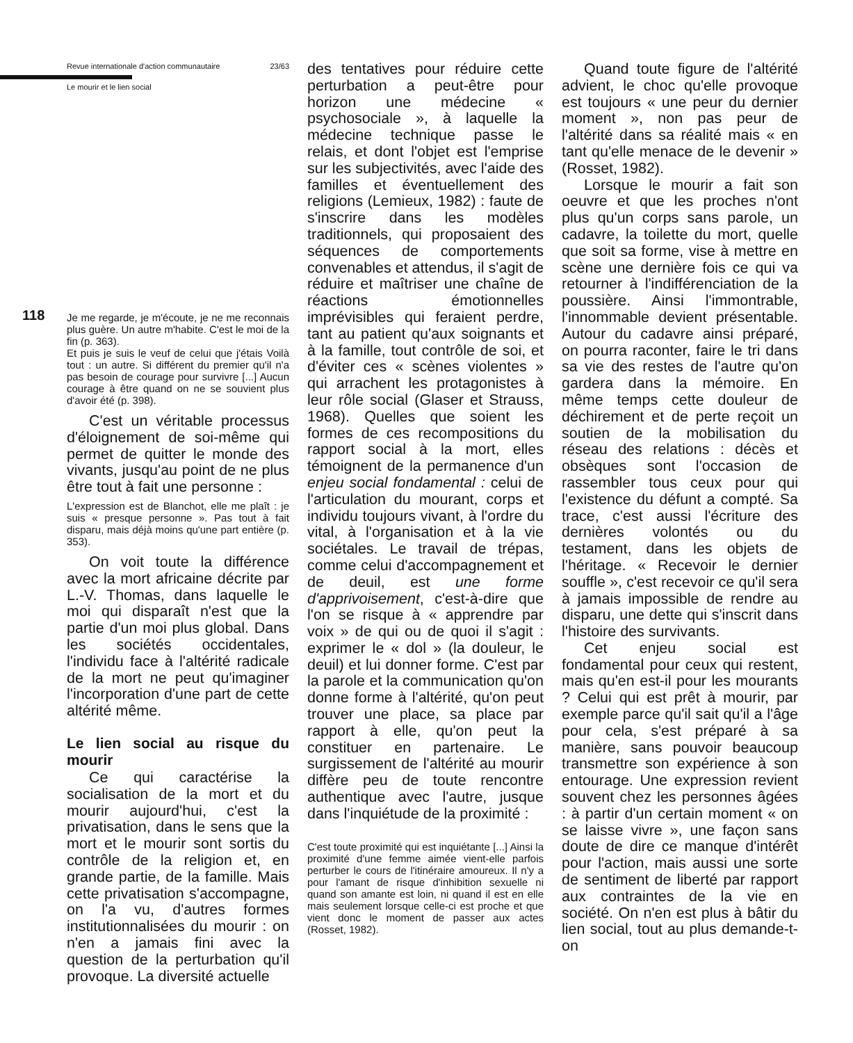Revue internationale d'action communautaire 23/63
Le mourir et le lien social
118
Je me regarde, je m'écoute, je ne me reconnais plus guère. Un autre m'habite. C'est le moi de la fin (p. 363).
Et puis je suis le veuf de celui que j'étais Voilà tout : un autre. Si différent du premier qu'il n'a pas besoin de courage pour survivre [...] Aucun courage à être quand on ne se souvient plus d'avoir été (p. 398).
C'est un véritable processus d'éloignement de soi-même qui permet de quitter le monde des vivants, jusqu'au point de ne plus être tout à fait une personne :
L'expression est de Blanchot, elle me plaît : je suis « presque personne ». Pas tout à fait disparu, mais déjà moins qu'une part entière (p. 353).
On voit toute la différence avec la mort africaine décrite par L.-V. Thomas, dans laquelle le moi qui disparaît n'est que la partie d'un moi plus global. Dans les sociétés occidentales, l'individu face à l'altérité radicale de la mort ne peut qu'imaginer l'incorporation d'une part de cette altérité même.
Le lien social au risque du mourir
Ce qui caractérise la socialisation de la mort et du mourir aujourd'hui, c'est la privatisation, dans le sens que la mort et le mourir sont sortis du contrôle de la religion et, en grande partie, de la famille. Mais cette privatisation s'accompagne, on l'a vu, d'autres formes institutionnalisées du mourir : on n'en a jamais fini avec la question de la perturbation qu'il provoque. La diversité actuelle
des tentatives pour réduire cette perturbation a peut-être pour horizon une médecine « psychosociale », à laquelle la médecine technique passe le relais, et dont l'objet est l'emprise sur les subjectivités, avec l'aide des familles et éventuellement des religions (Lemieux, 1982) : faute de s'inscrire dans les modèles traditionnels, qui proposaient des séquences de comportements convenables et attendus, il s'agit de réduire et maîtriser une chaîne de réactions émotionnelles imprévisibles qui feraient perdre, tant au patient qu'aux soignants et à la famille, tout contrôle de soi, et d'éviter ces « scènes violentes » qui arrachent les protagonistes à leur rôle social (Glaser et Strauss, 1968). Quelles que soient les formes de ces recompositions du rapport social à la mort, elles témoignent de la permanence d'un enjeu social fondamental : celui de l'articulation du mourant, corps et individu toujours vivant, à l'ordre du vital, à l'organisation et à la vie sociétales. Le travail de trépas, comme celui d'accompagnement et de deuil, est une forme d'apprivoisement, c'est-à-dire que l'on se risque à « apprendre par voix » de qui ou de quoi il s'agit : exprimer le « dol » (la douleur, le deuil) et lui donner forme. C'est par la parole et la communication qu'on donne forme à l'altérité, qu'on peut trouver une place, sa place par rapport à elle, qu'on peut la constituer en partenaire. Le surgissement de l'altérité au mourir diffère peu de toute rencontre authentique avec l'autre, jusque dans l'inquiétude de la proximité :
C'est toute proximité qui est inquiétante [...] Ainsi la proximité d'une femme aimée vient-elle parfois perturber le cours de l'itinéraire amoureux. Il n'y a pour l'amant de risque d'inhibition sexuelle ni quand son amante est loin, ni quand il est en elle mais seulement lorsque celle-ci est proche et que vient donc le moment de passer aux actes (Rosset, 1982).
Quand toute figure de l'altérité advient, le choc qu'elle provoque est toujours « une peur du dernier moment », non pas peur de l'altérité dans sa réalité mais « en tant qu'elle menace de le devenir » (Rosset, 1982).
Lorsque le mourir a fait son oeuvre et que les proches n'ont plus qu'un corps sans parole, un cadavre, la toilette du mort, quelle que soit sa forme, vise à mettre en scène une dernière fois ce qui va retourner à l'indifférenciation de la poussière. Ainsi l'immontrable, l'innommable devient présentable. Autour du cadavre ainsi préparé, on pourra raconter, faire le tri dans sa vie des restes de l'autre qu'on gardera dans la mémoire. En même temps cette douleur de déchirement et de perte reçoit un soutien de la mobilisation du réseau des relations : décès et obsèques sont l'occasion de rassembler tous ceux pour qui l'existence du défunt a compté. Sa trace, c'est aussi l'écriture des dernières volontés ou du testament, dans les objets de l'héritage. « Recevoir le dernier souffle », c'est recevoir ce qu'il sera à jamais impossible de rendre au disparu, une dette qui s'inscrit dans l'histoire des survivants.
Cet enjeu social est fondamental pour ceux qui restent, mais qu'en est-il pour les mourants ? Celui qui est prêt à mourir, par exemple parce qu'il sait qu'il a l'âge pour cela, s'est préparé à sa manière, sans pouvoir beaucoup transmettre son expérience à son entourage. Une expression revient souvent chez les personnes âgées : à partir d'un certain moment « on se laisse vivre », une façon sans doute de dire ce manque d'intérêt pour l'action, mais aussi une sorte de sentiment de liberté par rapport aux contraintes de la vie en société. On n'en est plus à bâtir du lien social, tout au plus demande-t-on